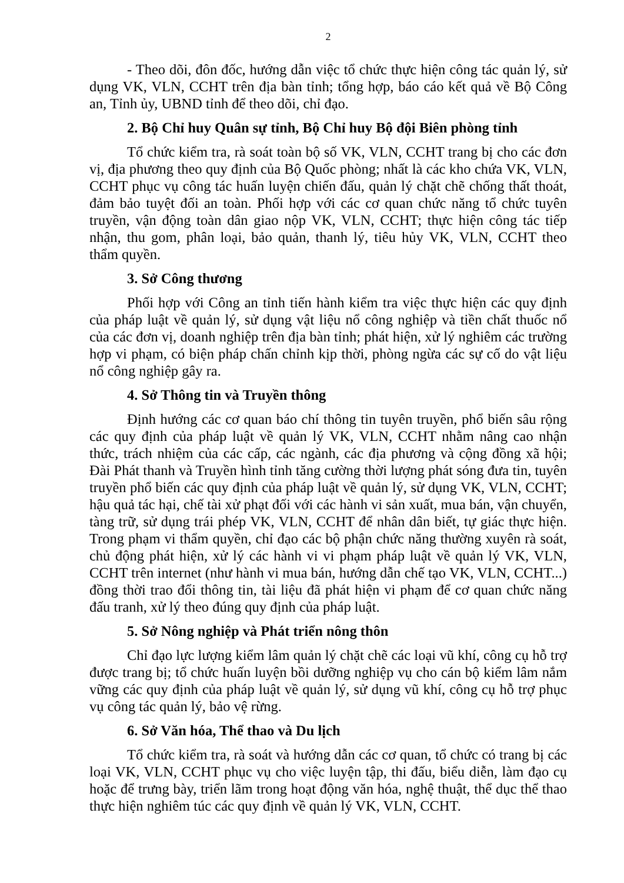2
- Theo dõi, đôn đốc, hướng dẫn việc tổ chức thực hiện công tác quản lý, sử dụng VK, VLN, CCHT trên địa bàn tỉnh; tổng hợp, báo cáo kết quả về Bộ Công an, Tỉnh ủy, UBND tỉnh để theo dõi, chỉ đạo.
2. Bộ Chỉ huy Quân sự tỉnh, Bộ Chỉ huy Bộ đội Biên phòng tỉnh
Tổ chức kiểm tra, rà soát toàn bộ số VK, VLN, CCHT trang bị cho các đơn vị, địa phương theo quy định của Bộ Quốc phòng; nhất là các kho chứa VK, VLN, CCHT phục vụ công tác huấn luyện chiến đấu, quản lý chặt chẽ chống thất thoát, đảm bảo tuyệt đối an toàn. Phối hợp với các cơ quan chức năng tổ chức tuyên truyền, vận động toàn dân giao nộp VK, VLN, CCHT; thực hiện công tác tiếp nhận, thu gom, phân loại, bảo quản, thanh lý, tiêu hủy VK, VLN, CCHT theo thẩm quyền.
3. Sở Công thương
Phối hợp với Công an tỉnh tiến hành kiểm tra việc thực hiện các quy định của pháp luật về quản lý, sử dụng vật liệu nổ công nghiệp và tiền chất thuốc nổ của các đơn vị, doanh nghiệp trên địa bàn tỉnh; phát hiện, xử lý nghiêm các trường hợp vi phạm, có biện pháp chấn chỉnh kịp thời, phòng ngừa các sự cố do vật liệu nổ công nghiệp gây ra.
4. Sở Thông tin và Truyền thông
Định hướng các cơ quan báo chí thông tin tuyên truyền, phổ biến sâu rộng các quy định của pháp luật về quản lý VK, VLN, CCHT nhằm nâng cao nhận thức, trách nhiệm của các cấp, các ngành, các địa phương và cộng đồng xã hội; Đài Phát thanh và Truyền hình tỉnh tăng cường thời lượng phát sóng đưa tin, tuyên truyền phổ biến các quy định của pháp luật về quản lý, sử dụng VK, VLN, CCHT; hậu quả tác hại, chế tài xử phạt đối với các hành vi sản xuất, mua bán, vận chuyển, tàng trữ, sử dụng trái phép VK, VLN, CCHT để nhân dân biết, tự giác thực hiện. Trong phạm vi thẩm quyền, chỉ đạo các bộ phận chức năng thường xuyên rà soát, chủ động phát hiện, xử lý các hành vi vi phạm pháp luật về quản lý VK, VLN, CCHT trên internet (như hành vi mua bán, hướng dẫn chế tạo VK, VLN, CCHT...) đồng thời trao đổi thông tin, tài liệu đã phát hiện vi phạm để cơ quan chức năng đấu tranh, xử lý theo đúng quy định của pháp luật.
5. Sở Nông nghiệp và Phát triển nông thôn
Chỉ đạo lực lượng kiểm lâm quản lý chặt chẽ các loại vũ khí, công cụ hỗ trợ được trang bị; tổ chức huấn luyện bồi dưỡng nghiệp vụ cho cán bộ kiểm lâm nắm vững các quy định của pháp luật về quản lý, sử dụng vũ khí, công cụ hỗ trợ phục vụ công tác quản lý, bảo vệ rừng.
6. Sở Văn hóa, Thể thao và Du lịch
Tổ chức kiểm tra, rà soát và hướng dẫn các cơ quan, tổ chức có trang bị các loại VK, VLN, CCHT phục vụ cho việc luyện tập, thi đấu, biểu diễn, làm đạo cụ hoặc để trưng bày, triển lãm trong hoạt động văn hóa, nghệ thuật, thể dục thể thao thực hiện nghiêm túc các quy định về quản lý VK, VLN, CCHT.